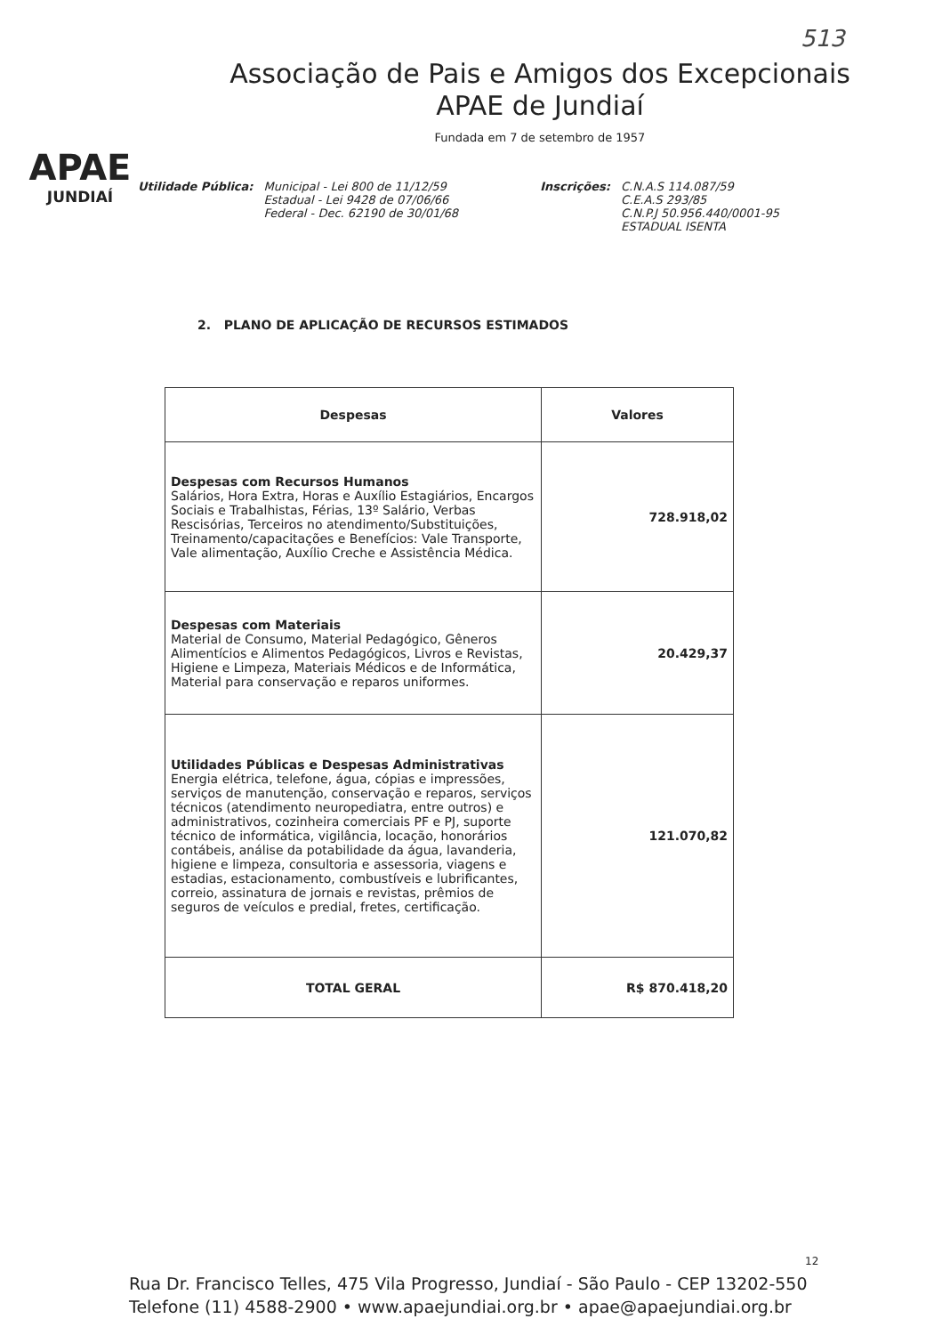513
APAE
JUNDIAÍ
Associação de Pais e Amigos dos Excepcionais
APAE de Jundiaí
Fundada em 7 de setembro de 1957
Utilidade Pública: Municipal - Lei 800 de 11/12/59
Estadual - Lei 9428 de 07/06/66
Federal - Dec. 62190 de 30/01/68
Inscrições: C.N.A.S 114.087/59
C.E.A.S 293/85
C.N.P.J 50.956.440/0001-95
ESTADUAL ISENTA
2. PLANO DE APLICAÇÃO DE RECURSOS ESTIMADOS
| Despesas | Valores |
| --- | --- |
| Despesas com Recursos Humanos Salários, Hora Extra, Horas e Auxílio Estagiários, Encargos Sociais e Trabalhistas, Férias, 13º Salário, Verbas Rescisórias, Terceiros no atendimento/Substituições, Treinamento/capacitações e Benefícios: Vale Transporte, Vale alimentação, Auxílio Creche e Assistência Médica. | 728.918,02 |
| Despesas com Materiais Material de Consumo, Material Pedagógico, Gêneros Alimentícios e Alimentos Pedagógicos, Livros e Revistas, Higiene e Limpeza, Materiais Médicos e de Informática, Material para conservação e reparos uniformes. | 20.429,37 |
| Utilidades Públicas e Despesas Administrativas Energia elétrica, telefone, água, cópias e impressões, serviços de manutenção, conservação e reparos, serviços técnicos (atendimento neuropediatra, entre outros) e administrativos, cozinheira comerciais PF e PJ, suporte técnico de informática, vigilância, locação, honorários contábeis, análise da potabilidade da água, lavanderia, higiene e limpeza, consultoria e assessoria, viagens e estadias, estacionamento, combustíveis e lubrificantes, correio, assinatura de jornais e revistas, prêmios de seguros de veículos e predial, fretes, certificação. | 121.070,82 |
| TOTAL GERAL | R$ 870.418,20 |
12
Rua Dr. Francisco Telles, 475 Vila Progresso, Jundiaí - São Paulo - CEP 13202-550
Telefone (11) 4588-2900 • www.apaejundiai.org.br • apae@apaejundiai.org.br